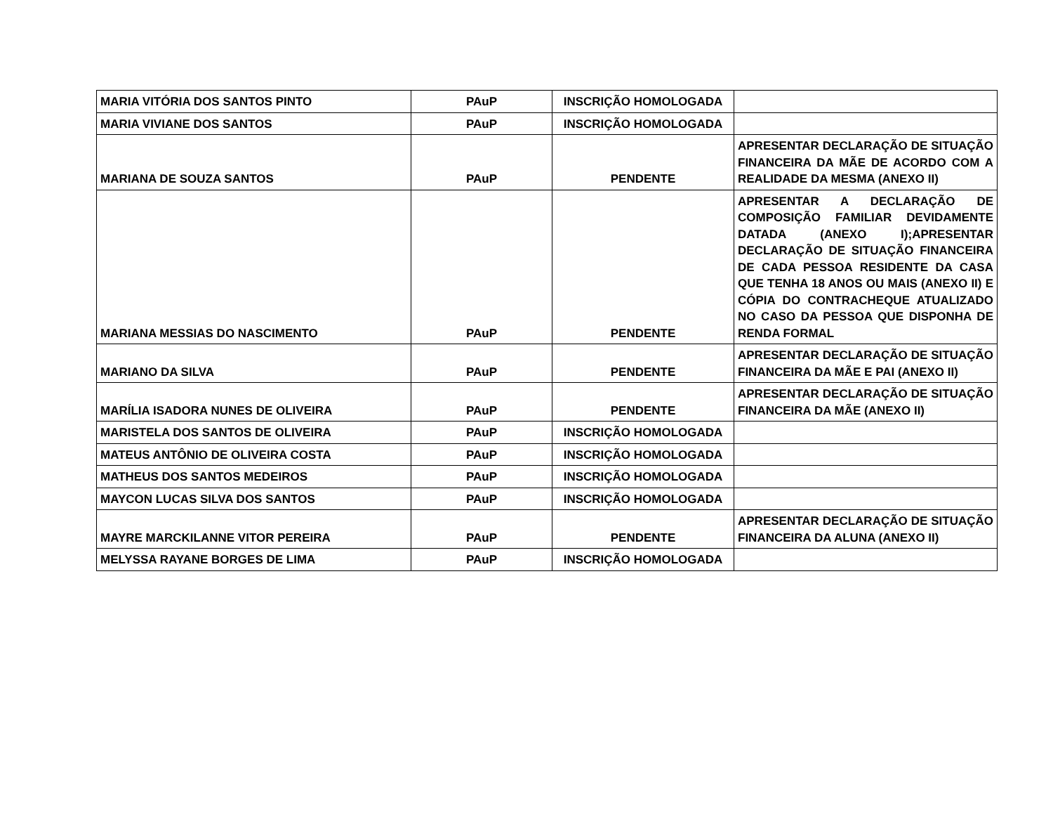| MARIA VITÓRIA DOS SANTOS PINTO | PAuP | INSCRIÇÃO HOMOLOGADA | |
| MARIA VIVIANE DOS SANTOS | PAuP | INSCRIÇÃO HOMOLOGADA | |
| MARIANA DE SOUZA SANTOS | PAuP | PENDENTE | APRESENTAR DECLARAÇÃO DE SITUAÇÃO FINANCEIRA DA MÃE DE ACORDO COM A REALIDADE DA MESMA (ANEXO II) |
| MARIANA MESSIAS DO NASCIMENTO | PAuP | PENDENTE | APRESENTAR A DECLARAÇÃO DE COMPOSIÇÃO FAMILIAR DEVIDAMENTE DATADA (ANEXO I);APRESENTAR DECLARAÇÃO DE SITUAÇÃO FINANCEIRA DE CADA PESSOA RESIDENTE DA CASA QUE TENHA 18 ANOS OU MAIS (ANEXO II) E CÓPIA DO CONTRACHEQUE ATUALIZADO NO CASO DA PESSOA QUE DISPONHA DE RENDA FORMAL |
| MARIANO DA SILVA | PAuP | PENDENTE | APRESENTAR DECLARAÇÃO DE SITUAÇÃO FINANCEIRA DA MÃE E PAI (ANEXO II) |
| MARÍLIA ISADORA NUNES DE OLIVEIRA | PAuP | PENDENTE | APRESENTAR DECLARAÇÃO DE SITUAÇÃO FINANCEIRA DA MÃE (ANEXO II) |
| MARISTELA DOS SANTOS DE OLIVEIRA | PAuP | INSCRIÇÃO HOMOLOGADA | |
| MATEUS ANTÔNIO DE OLIVEIRA COSTA | PAuP | INSCRIÇÃO HOMOLOGADA | |
| MATHEUS DOS SANTOS MEDEIROS | PAuP | INSCRIÇÃO HOMOLOGADA | |
| MAYCON LUCAS SILVA DOS SANTOS | PAuP | INSCRIÇÃO HOMOLOGADA | |
| MAYRE MARCKILANNE VITOR PEREIRA | PAuP | PENDENTE | APRESENTAR DECLARAÇÃO DE SITUAÇÃO FINANCEIRA DA ALUNA (ANEXO II) |
| MELYSSA RAYANE BORGES DE LIMA | PAuP | INSCRIÇÃO HOMOLOGADA | |